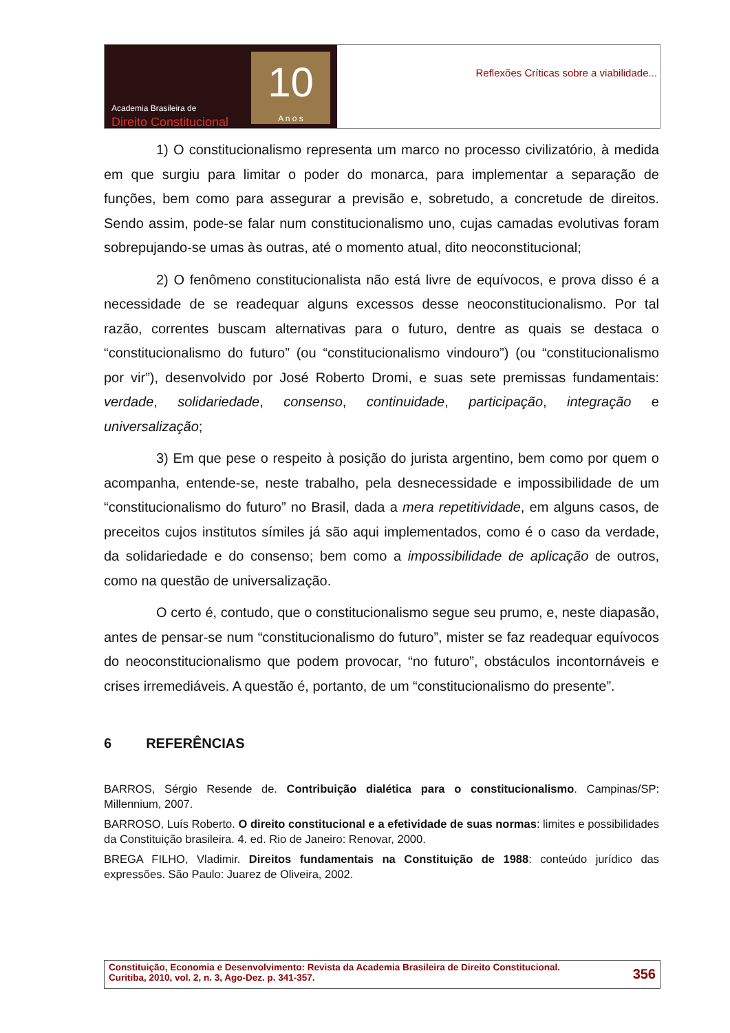Academia Brasileira de
Direito Constitucional
10
A n o s
Reflexões Críticas sobre a viabilidade...
1) O constitucionalismo representa um marco no processo civilizatório, à medida em que surgiu para limitar o poder do monarca, para implementar a separação de funções, bem como para assegurar a previsão e, sobretudo, a concretude de direitos. Sendo assim, pode-se falar num constitucionalismo uno, cujas camadas evolutivas foram sobrepujando-se umas às outras, até o momento atual, dito neoconstitucional;
2) O fenômeno constitucionalista não está livre de equívocos, e prova disso é a necessidade de se readequar alguns excessos desse neoconstitucionalismo. Por tal razão, correntes buscam alternativas para o futuro, dentre as quais se destaca o “constitucionalismo do futuro” (ou “constitucionalismo vindouro”) (ou “constitucionalismo por vir”), desenvolvido por José Roberto Dromi, e suas sete premissas fundamentais: verdade, solidariedade, consenso, continuidade, participação, integração e universalização;
3) Em que pese o respeito à posição do jurista argentino, bem como por quem o acompanha, entende-se, neste trabalho, pela desnecessidade e impossibilidade de um “constitucionalismo do futuro” no Brasil, dada a mera repetitividade, em alguns casos, de preceitos cujos institutos símiles já são aqui implementados, como é o caso da verdade, da solidariedade e do consenso; bem como a impossibilidade de aplicação de outros, como na questão de universalização.
O certo é, contudo, que o constitucionalismo segue seu prumo, e, neste diapasão, antes de pensar-se num “constitucionalismo do futuro”, mister se faz readequar equívocos do neoconstitucionalismo que podem provocar, “no futuro”, obstáculos incontornáveis e crises irremediáveis. A questão é, portanto, de um “constitucionalismo do presente”.
6 REFERÊNCIAS
BARROS, Sérgio Resende de. Contribuição dialética para o constitucionalismo. Campinas/SP: Millennium, 2007.
BARROSO, Luís Roberto. O direito constitucional e a efetividade de suas normas: limites e possibilidades da Constituição brasileira. 4. ed. Rio de Janeiro: Renovar, 2000.
BREGA FILHO, Vladimir. Direitos fundamentais na Constituição de 1988: conteúdo jurídico das expressões. São Paulo: Juarez de Oliveira, 2002.
Constituição, Economia e Desenvolvimento: Revista da Academia Brasileira de Direito Constitucional.
Curitiba, 2010, vol. 2, n. 3, Ago-Dez. p. 341-357.
356